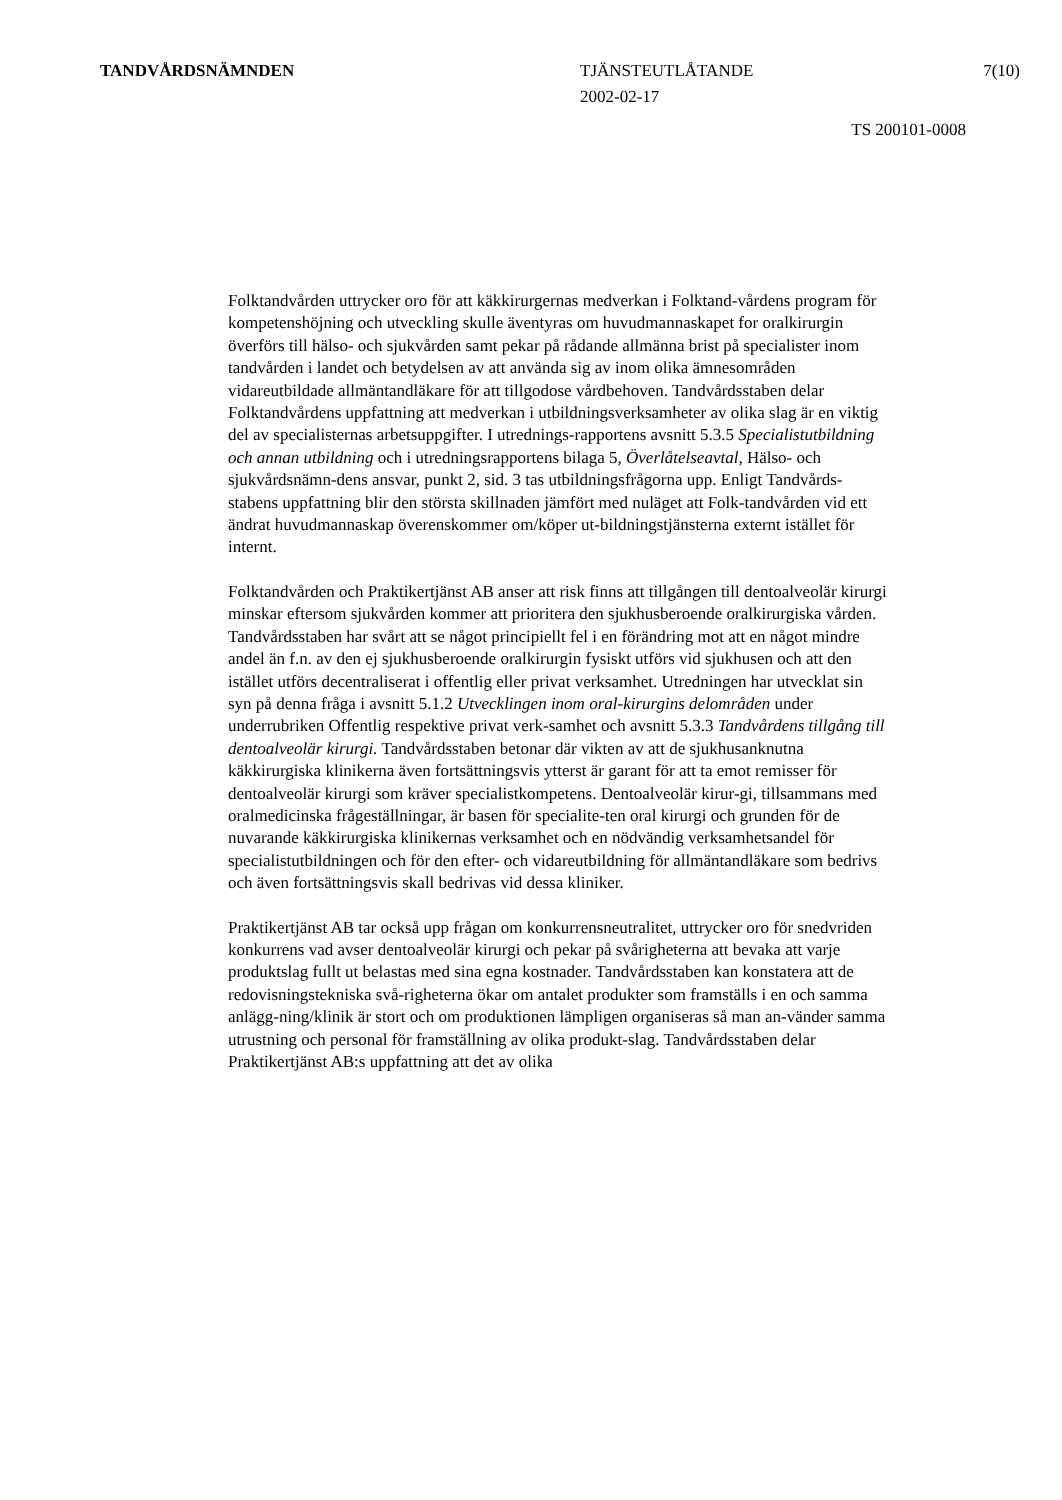TANDVÅRDSNÄMNDEN TJÄNSTEUTLÅTANDE
2002-02-17
7(10)
TS 200101-0008
Folktandvården uttrycker oro för att käkkirurgernas medverkan i Folktand-vårdens program för kompetenshöjning och utveckling skulle äventyras om huvudmannaskapet for oralkirurgin överförs till hälso- och sjukvården samt pekar på rådande allmänna brist på specialister inom tandvården i landet och betydelsen av att använda sig av inom olika ämnesområden vidareutbildade allmäntandläkare för att tillgodose vårdbehoven. Tandvårdsstaben delar Folktandvårdens uppfattning att medverkan i utbildningsverksamheter av olika slag är en viktig del av specialisternas arbetsuppgifter. I utrednings-rapportens avsnitt 5.3.5 Specialistutbildning och annan utbildning och i utredningsrapportens bilaga 5, Överlåtelseavtal, Hälso- och sjukvårdsnämn-dens ansvar, punkt 2, sid. 3 tas utbildningsfrågorna upp. Enligt Tandvårds-stabens uppfattning blir den största skillnaden jämfört med nuläget att Folk-tandvården vid ett ändrat huvudmannaskap överenskommer om/köper ut-bildningstjänsterna externt istället för internt.
Folktandvården och Praktikertjänst AB anser att risk finns att tillgången till dentoalveolär kirurgi minskar eftersom sjukvården kommer att prioritera den sjukhusberoende oralkirurgiska vården. Tandvårdsstaben har svårt att se något principiellt fel i en förändring mot att en något mindre andel än f.n. av den ej sjukhusberoende oralkirurgin fysiskt utförs vid sjukhusen och att den istället utförs decentraliserat i offentlig eller privat verksamhet. Utredningen har utvecklat sin syn på denna fråga i avsnitt 5.1.2 Utvecklingen inom oral-kirurgins delområden under underrubriken Offentlig respektive privat verk-samhet och avsnitt 5.3.3 Tandvårdens tillgång till dentoalveolär kirurgi. Tandvårdsstaben betonar där vikten av att de sjukhusanknutna käkkirurgiska klinikerna även fortsättningsvis ytterst är garant för att ta emot remisser för dentoalveolär kirurgi som kräver specialistkompetens. Dentoalveolär kirur-gi, tillsammans med oralmedicinska frågeställningar, är basen för specialite-ten oral kirurgi och grunden för de nuvarande käkkirurgiska klinikernas verksamhet och en nödvändig verksamhetsandel för specialistutbildningen och för den efter- och vidareutbildning för allmäntandläkare som bedrivs och även fortsättningsvis skall bedrivas vid dessa kliniker.
Praktikertjänst AB tar också upp frågan om konkurrensneutralitet, uttrycker oro för snedvriden konkurrens vad avser dentoalveolär kirurgi och pekar på svårigheterna att bevaka att varje produktslag fullt ut belastas med sina egna kostnader. Tandvårdsstaben kan konstatera att de redovisningstekniska svå-righeterna ökar om antalet produkter som framställs i en och samma anlägg-ning/klinik är stort och om produktionen lämpligen organiseras så man an-vänder samma utrustning och personal för framställning av olika produkt-slag. Tandvårdsstaben delar Praktikertjänst AB:s uppfattning att det av olika